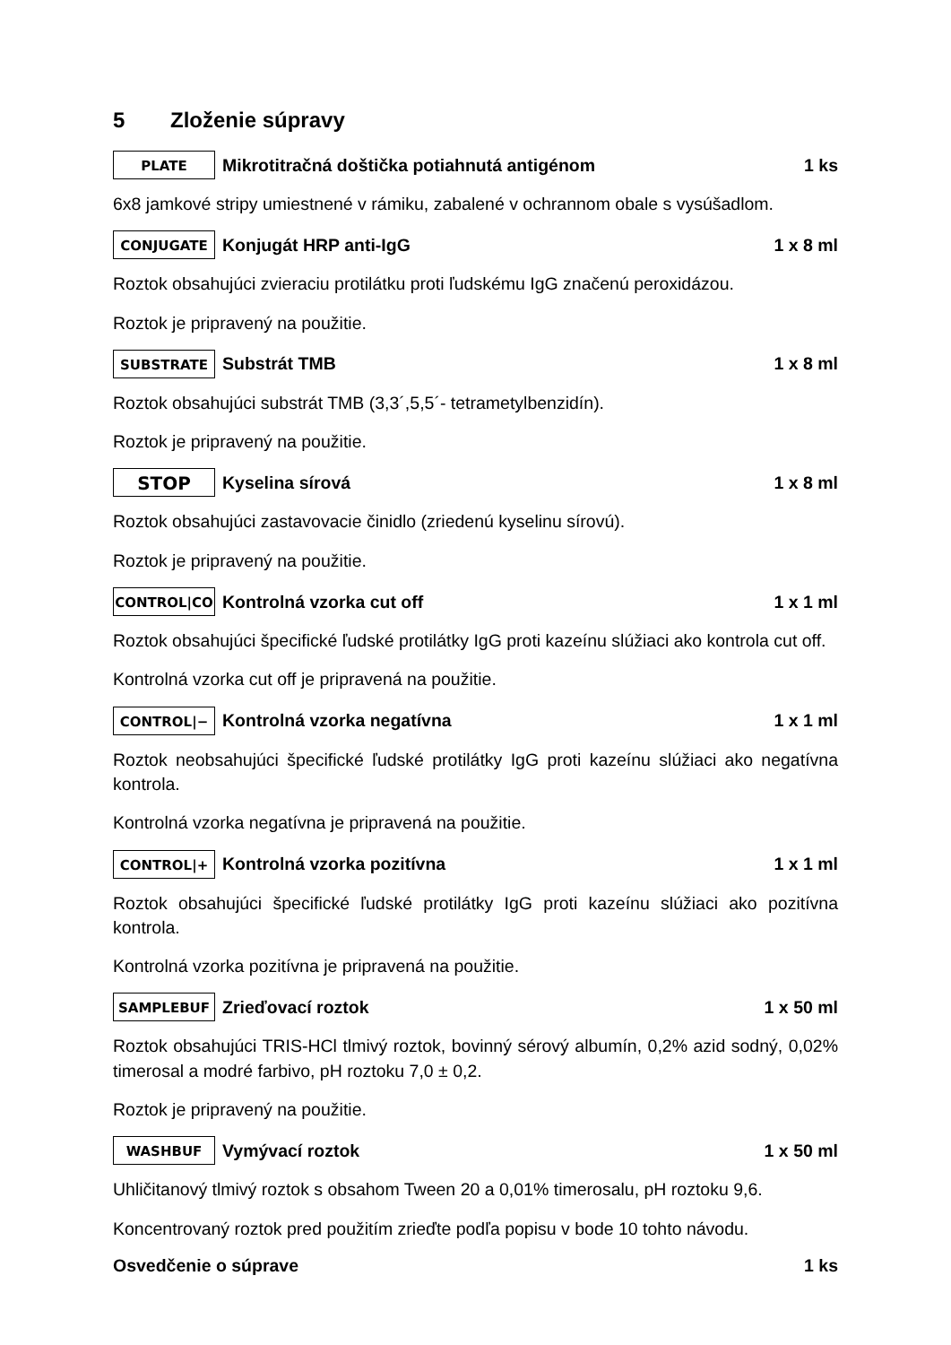5 Zloženie súpravy
PLATE Mikrotitračná doštička potiahnutá antigénom 1 ks
6x8 jamkové stripy umiestnené v rámiku, zabalené v ochrannom obale s vysúšadlom.
CONJUGATE Konjugát HRP anti-IgG 1 x 8 ml
Roztok obsahujúci zvieraciu protilátku proti ľudskému IgG značenú peroxidázou.
Roztok je pripravený na použitie.
SUBSTRATE Substrát TMB 1 x 8 ml
Roztok obsahujúci substrát TMB (3,3´,5,5´- tetrametylbenzidín).
Roztok je pripravený na použitie.
STOP Kyselina sírová 1 x 8 ml
Roztok obsahujúci zastavovacie činidlo (zriedenú kyselinu sírovú).
Roztok je pripravený na použitie.
CONTROL|CO Kontrolná vzorka cut off 1 x 1 ml
Roztok obsahujúci špecifické ľudské protilátky IgG proti kazeínu slúžiaci ako kontrola cut off.
Kontrolná vzorka cut off je pripravená na použitie.
CONTROL|− Kontrolná vzorka negatívna 1 x 1 ml
Roztok neobsahujúci špecifické ľudské protilátky IgG proti kazeínu slúžiaci ako negatívna kontrola.
Kontrolná vzorka negatívna je pripravená na použitie.
CONTROL|+ Kontrolná vzorka pozitívna 1 x 1 ml
Roztok obsahujúci špecifické ľudské protilátky IgG proti kazeínu slúžiaci ako pozitívna kontrola.
Kontrolná vzorka pozitívna je pripravená na použitie.
SAMPLEBUF Zrieďovací roztok 1 x 50 ml
Roztok obsahujúci TRIS-HCl tlmivý roztok, bovinný sérový albumín, 0,2% azid sodný, 0,02% timerosal a modré farbivo, pH roztoku 7,0 ± 0,2.
Roztok je pripravený na použitie.
WASHBUF Vymývací roztok 1 x 50 ml
Uhličitanový tlmivý roztok s obsahom Tween 20 a 0,01% timerosalu, pH roztoku 9,6.
Koncentrovaný roztok pred použitím zrieďte podľa popisu v bode 10 tohto návodu.
Osvedčenie o súprave 1 ks